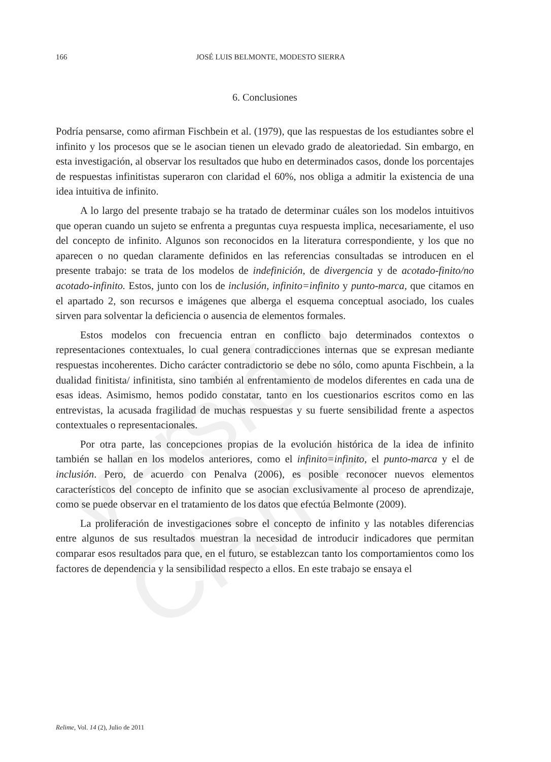versión Clame
166
JOSÉ LUIS BELMONTE, MODESTO SIERRA
6. Conclusiones
Podría pensarse, como afirman Fischbein et al. (1979), que las respuestas de los estudiantes sobre el infinito y los procesos que se le asocian tienen un elevado grado de aleatoriedad. Sin embargo, en esta investigación, al observar los resultados que hubo en determinados casos, donde los porcentajes de respuestas infinitistas superaron con claridad el 60%, nos obliga a admitir la existencia de una idea intuitiva de infinito.
A lo largo del presente trabajo se ha tratado de determinar cuáles son los modelos intuitivos que operan cuando un sujeto se enfrenta a preguntas cuya respuesta implica, necesariamente, el uso del concepto de infinito. Algunos son reconocidos en la literatura correspondiente, y los que no aparecen o no quedan claramente definidos en las referencias consultadas se introducen en el presente trabajo: se trata de los modelos de indefinición, de divergencia y de acotado-finito/no acotado-infinito. Estos, junto con los de inclusión, infinito=infinito y punto-marca, que citamos en el apartado 2, son recursos e imágenes que alberga el esquema conceptual asociado, los cuales sirven para solventar la deficiencia o ausencia de elementos formales.
Estos modelos con frecuencia entran en conflicto bajo determinados contextos o representaciones contextuales, lo cual genera contradicciones internas que se expresan mediante respuestas incoherentes. Dicho carácter contradictorio se debe no sólo, como apunta Fischbein, a la dualidad finitista/ infinitista, sino también al enfrentamiento de modelos diferentes en cada una de esas ideas. Asimismo, hemos podido constatar, tanto en los cuestionarios escritos como en las entrevistas, la acusada fragilidad de muchas respuestas y su fuerte sensibilidad frente a aspectos contextuales o representacionales.
Por otra parte, las concepciones propias de la evolución histórica de la idea de infinito también se hallan en los modelos anteriores, como el infinito=infinito, el punto-marca y el de inclusión. Pero, de acuerdo con Penalva (2006), es posible reconocer nuevos elementos característicos del concepto de infinito que se asocian exclusivamente al proceso de aprendizaje, como se puede observar en el tratamiento de los datos que efectúa Belmonte (2009).
La proliferación de investigaciones sobre el concepto de infinito y las notables diferencias entre algunos de sus resultados muestran la necesidad de introducir indicadores que permitan comparar esos resultados para que, en el futuro, se establezcan tanto los comportamientos como los factores de dependencia y la sensibilidad respecto a ellos. En este trabajo se ensaya el
Relime, Vol. 14 (2), Julio de 2011